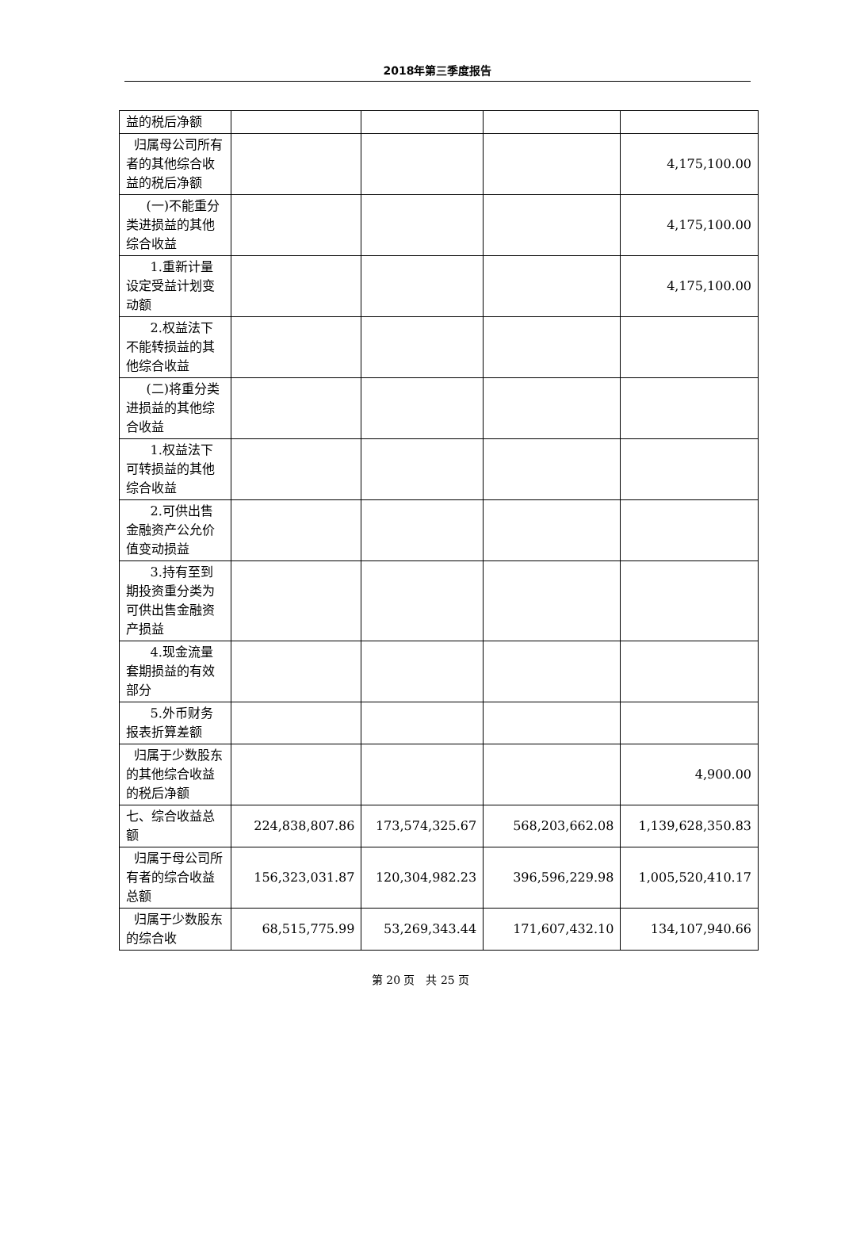2018年第三季度报告
| 益的税后净额 | | | | |
| 归属母公司所有者的其他综合收益的税后净额 | | | | 4,175,100.00 |
| (一)不能重分类进损益的其他综合收益 | | | | 4,175,100.00 |
| 1.重新计量设定受益计划变动额 | | | | 4,175,100.00 |
| 2.权益法下不能转损益的其他综合收益 | | | | |
| (二)将重分类进损益的其他综合收益 | | | | |
| 1.权益法下可转损益的其他综合收益 | | | | |
| 2.可供出售金融资产公允价值变动损益 | | | | |
| 3.持有至到期投资重分类为可供出售金融资产损益 | | | | |
| 4.现金流量套期损益的有效部分 | | | | |
| 5.外币财务报表折算差额 | | | | |
| 归属于少数股东的其他综合收益的税后净额 | | | | 4,900.00 |
| 七、综合收益总额 | 224,838,807.86 | 173,574,325.67 | 568,203,662.08 | 1,139,628,350.83 |
| 归属于母公司所有者的综合收益总额 | 156,323,031.87 | 120,304,982.23 | 396,596,229.98 | 1,005,520,410.17 |
| 归属于少数股东的综合收 | 68,515,775.99 | 53,269,343.44 | 171,607,432.10 | 134,107,940.66 |
第 20 页　共 25 页